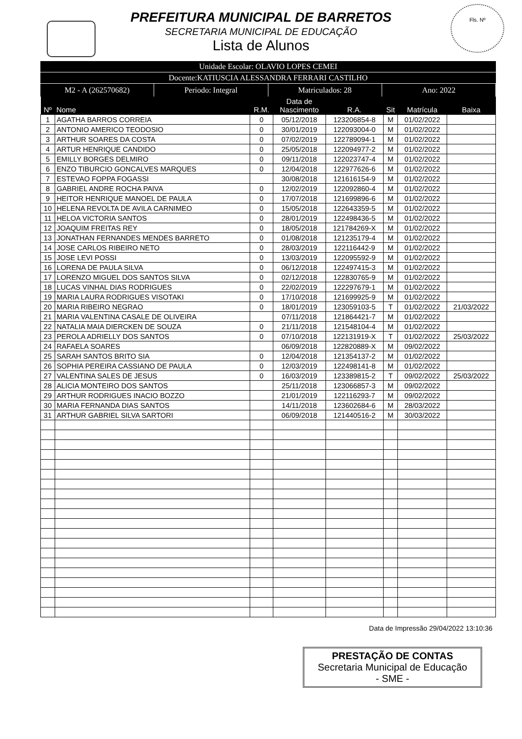Fls. Nº
PREFEITURA MUNICIPAL DE BARRETOS
SECRETARIA MUNICIPAL DE EDUCAÇÃO
Lista de Alunos
Unidade Escolar: OLAVIO LOPES CEMEI
Docente:KATIUSCIA ALESSANDRA FERRARI CASTILHO
M2 - A (262570682) Periodo: Integral Matriculados: 28 Ano: 2022
| Nº | Nome | R.M. | Data de Nascimento | R.A. | Sit | Matrícula | Baixa |
| --- | --- | --- | --- | --- | --- | --- | --- |
| 1 | AGATHA BARROS CORREIA | 0 | 05/12/2018 | 123206854-8 | M | 01/02/2022 | |
| 2 | ANTONIO AMERICO TEODOSIO | 0 | 30/01/2019 | 122093004-0 | M | 01/02/2022 | |
| 3 | ARTHUR SOARES DA COSTA | 0 | 07/02/2019 | 122789094-1 | M | 01/02/2022 | |
| 4 | ARTUR HENRIQUE CANDIDO | 0 | 25/05/2018 | 122094977-2 | M | 01/02/2022 | |
| 5 | EMILLY BORGES DELMIRO | 0 | 09/11/2018 | 122023747-4 | M | 01/02/2022 | |
| 6 | ENZO TIBURCIO GONCALVES MARQUES | 0 | 12/04/2018 | 122977626-6 | M | 01/02/2022 | |
| 7 | ESTEVAO FOPPA FOGASSI | | 30/08/2018 | 121616154-9 | M | 01/02/2022 | |
| 8 | GABRIEL ANDRE ROCHA PAIVA | 0 | 12/02/2019 | 122092860-4 | M | 01/02/2022 | |
| 9 | HEITOR HENRIQUE MANOEL DE PAULA | 0 | 17/07/2018 | 121699896-6 | M | 01/02/2022 | |
| 10 | HELENA REVOLTA DE AVILA CARNIMEO | 0 | 15/05/2018 | 122643359-5 | M | 01/02/2022 | |
| 11 | HELOA VICTORIA SANTOS | 0 | 28/01/2019 | 122498436-5 | M | 01/02/2022 | |
| 12 | JOAQUIM FREITAS REY | 0 | 18/05/2018 | 121784269-X | M | 01/02/2022 | |
| 13 | JONATHAN FERNANDES MENDES BARRETO | 0 | 01/08/2018 | 121235179-4 | M | 01/02/2022 | |
| 14 | JOSE CARLOS RIBEIRO NETO | 0 | 28/03/2019 | 122116442-9 | M | 01/02/2022 | |
| 15 | JOSE LEVI POSSI | 0 | 13/03/2019 | 122095592-9 | M | 01/02/2022 | |
| 16 | LORENA DE PAULA SILVA | 0 | 06/12/2018 | 122497415-3 | M | 01/02/2022 | |
| 17 | LORENZO MIGUEL DOS SANTOS SILVA | 0 | 02/12/2018 | 122830765-9 | M | 01/02/2022 | |
| 18 | LUCAS VINHAL DIAS RODRIGUES | 0 | 22/02/2019 | 122297679-1 | M | 01/02/2022 | |
| 19 | MARIA LAURA RODRIGUES VISOTAKI | 0 | 17/10/2018 | 121699925-9 | M | 01/02/2022 | |
| 20 | MARIA RIBEIRO NEGRAO | 0 | 18/01/2019 | 123059103-5 | T | 01/02/2022 | 21/03/2022 |
| 21 | MARIA VALENTINA CASALE DE OLIVEIRA | | 07/11/2018 | 121864421-7 | M | 01/02/2022 | |
| 22 | NATALIA MAIA DIERCKEN DE SOUZA | 0 | 21/11/2018 | 121548104-4 | M | 01/02/2022 | |
| 23 | PEROLA ADRIELLY DOS SANTOS | 0 | 07/10/2018 | 122131919-X | T | 01/02/2022 | 25/03/2022 |
| 24 | RAFAELA SOARES | | 06/09/2018 | 122820889-X | M | 09/02/2022 | |
| 25 | SARAH SANTOS BRITO SIA | 0 | 12/04/2018 | 121354137-2 | M | 01/02/2022 | |
| 26 | SOPHIA PEREIRA CASSIANO DE PAULA | 0 | 12/03/2019 | 122498141-8 | M | 01/02/2022 | |
| 27 | VALENTINA SALES DE JESUS | 0 | 16/03/2019 | 123389815-2 | T | 09/02/2022 | 25/03/2022 |
| 28 | ALICIA MONTEIRO DOS SANTOS | | 25/11/2018 | 123066857-3 | M | 09/02/2022 | |
| 29 | ARTHUR RODRIGUES INACIO BOZZO | | 21/01/2019 | 122116293-7 | M | 09/02/2022 | |
| 30 | MARIA FERNANDA DIAS SANTOS | | 14/11/2018 | 123602684-6 | M | 28/03/2022 | |
| 31 | ARTHUR GABRIEL SILVA SARTORI | | 06/09/2018 | 121440516-2 | M | 30/03/2022 | |
Data de Impressão 29/04/2022 13:10:36
PRESTAÇÃO DE CONTAS
Secretaria Municipal de Educação
- SME -